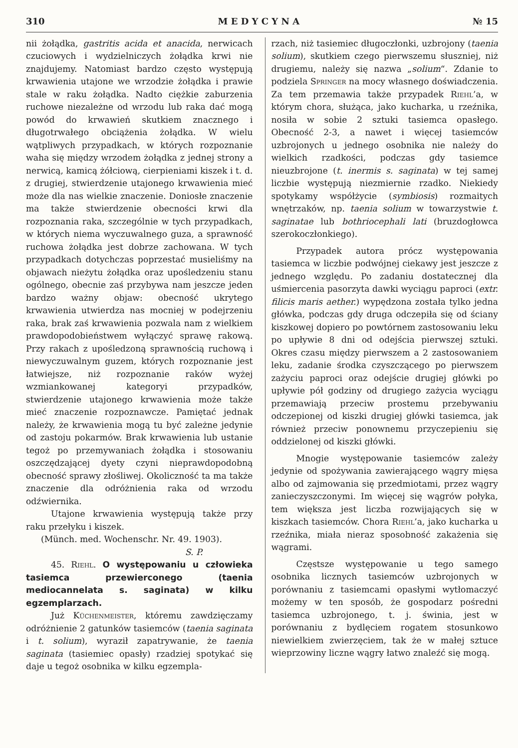310 M E D Y C Y N A № 15
nii żołądka, gastritis acida et anacida, nerwicach czuciowych i wydzielniczych żołądka krwi nie znajdujemy. Natomiast bardzo często występują krwawienia utajone we wrzodzie żołądka i prawie stale w raku żołądka. Nadto ciężkie zaburzenia ruchowe niezależne od wrzodu lub raka dać mogą powód do krwawień skutkiem znacznego i długotrwałego obciążenia żołądka. W wielu wątpliwych przypadkach, w których rozpoznanie waha się między wrzodem żołądka z jednej strony a nerwicą, kamicą żółciową, cierpieniami kiszek i t. d. z drugiej, stwierdzenie utajonego krwawienia mieć może dla nas wielkie znaczenie. Doniosłe znaczenie ma także stwierdzenie obecności krwi dla rozpoznania raka, szczególnie w tych przypadkach, w których niema wyczuwalnego guza, a sprawność ruchowa żołądka jest dobrze zachowana. W tych przypadkach dotychczas poprzestać musieliśmy na objawach nieżytu żołądka oraz upośledzeniu stanu ogólnego, obecnie zaś przybywa nam jeszcze jeden bardzo ważny objaw: obecność ukrytego krwawienia utwierdza nas mocniej w podejrzeniu raka, brak zaś krwawienia pozwala nam z wielkiem prawdopodobieństwem wyłączyć sprawę rakową. Przy rakach z upośledzoną sprawnością ruchową i niewyczuwalnym guzem, których rozpoznanie jest łatwiejsze, niż rozpoznanie raków wyżej wzmiankowanej kategoryi przypadków, stwierdzenie utajonego krwawienia może także mieć znaczenie rozpoznawcze. Pamiętać jednak należy, że krwawienia mogą tu być zależne jedynie od zastoju pokarmów. Brak krwawienia lub ustanie tegoż po przemywaniach żołądka i stosowaniu oszczędzającej dyety czyni nieprawdopodobną obecność sprawy złośliwej. Okoliczność ta ma także znaczenie dla odróżnienia raka od wrzodu odźwiernika.
Utajone krwawienia występują także przy raku przełyku i kiszek.
(Münch. med. Wochenschr. Nr. 49. 1903).
S. P.
45. Riehl. O występowaniu u człowieka tasiemca przewierconego (taenia mediocannelata s. saginata) w kilku egzemplarzach.
Już Küchenmeister, któremu zawdzięczamy odróżnienie 2 gatunków tasiemców (taenia saginata i t. solium), wyraził zapatrywanie, że taenia saginata (tasiemiec opasły) rzadziej spotykać się daje u tegoż osobnika w kilku egzempla-
rzach, niż tasiemiec długoczłonki, uzbrojony (taenia solium), skutkiem czego pierwszemu słuszniej, niż drugiemu, należy się nazwa „solium“. Zdanie to podziela Springer na mocy własnego doświadczenia. Za tem przemawia także przypadek Riehl’a, w którym chora, służąca, jako kucharka, u rzeźnika, nosiła w sobie 2 sztuki tasiemca opasłego. Obecność 2-3, a nawet i więcej tasiemców uzbrojonych u jednego osobnika nie należy do wielkich rzadkości, podczas gdy tasiemce nieuzbrojone (t. inermis s. saginata) w tej samej liczbie występują niezmiernie rzadko. Niekiedy spotykamy współżycie (symbiosis) rozmaitych wnętrzaków, np. taenia solium w towarzystwie t. saginatae lub bothriocephali lati (bruzdogłowca szerokoczłonkiego).
Przypadek autora prócz występowania tasiemca w liczbie podwójnej ciekawy jest jeszcze z jednego względu. Po zadaniu dostatecznej dla uśmiercenia pasorzyta dawki wyciągu paproci (extr. filicis maris aether.) wypędzona została tylko jedna główka, podczas gdy druga odczepiła się od ściany kiszkowej dopiero po powtórnem zastosowaniu leku po upływie 8 dni od odejścia pierwszej sztuki. Okres czasu między pierwszem a 2 zastosowaniem leku, zadanie środka czyszczącego po pierwszem zażyciu paproci oraz odejście drugiej główki po upływie pół godziny od drugiego zażycia wyciągu przemawiają przeciw prostemu przebywaniu odczepionej od kiszki drugiej główki tasiemca, jak również przeciw ponownemu przyczepieniu się oddzielonej od kiszki główki.
Mnogie występowanie tasiemców zależy jedynie od spożywania zawierającego wągry mięsa albo od zajmowania się przedmiotami, przez wągry zanieczyszczonymi. Im więcej się wągrów połyka, tem większa jest liczba rozwijających się w kiszkach tasiemców. Chora Riehl’a, jako kucharka u rzeźnika, miała nieraz sposobność zakażenia się wągrami.
Częstsze występowanie u tego samego osobnika licznych tasiemców uzbrojonych w porównaniu z tasiemcami opasłymi wytłomaczyć możemy w ten sposób, że gospodarz pośredni tasiemca uzbrojonego, t. j. świnia, jest w porównaniu z bydlęciem rogatem stosunkowo niewielkiem zwierzęciem, tak że w małej sztuce wieprzowiny liczne wągry łatwo znaleźć się mogą.